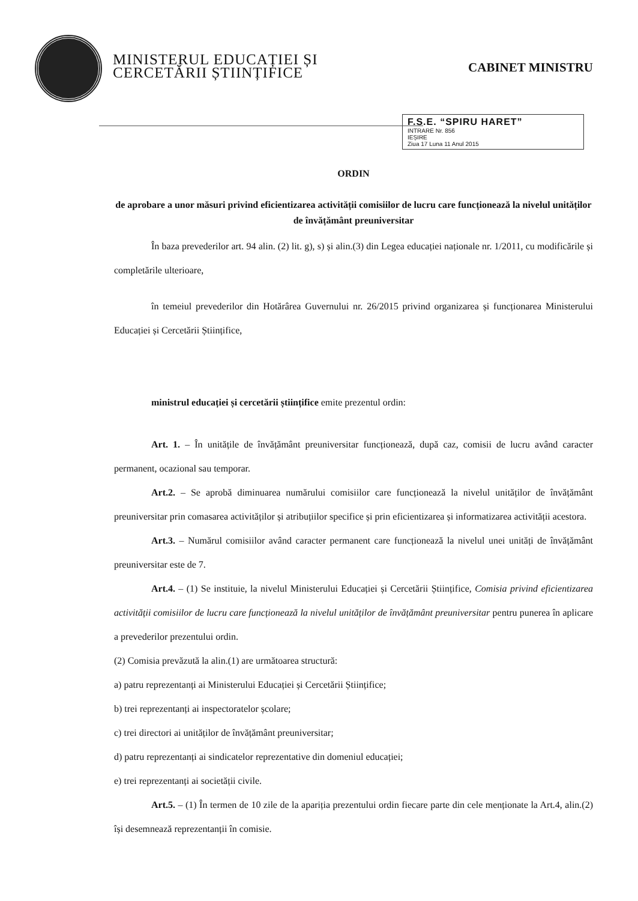MINISTERUL EDUCAȚIEI ȘI
CERCETĂRII ȘTIINȚIFICE
CABINET MINISTRU
F.S.E. “SPIRU HARET”
INTRARE Nr. 856
IEȘIRE
Ziua 17 Luna 11 Anul 2015
ORDIN
de aprobare a unor măsuri privind eficientizarea activității comisiilor de lucru care funcționează la nivelul unităților de învățământ preuniversitar
În baza prevederilor art. 94 alin. (2) lit. g), s) și alin.(3) din Legea educației naționale nr. 1/2011, cu modificările și completările ulterioare,
în temeiul prevederilor din Hotărârea Guvernului nr. 26/2015 privind organizarea și funcționarea Ministerului Educației și Cercetării Științifice,
ministrul educației și cercetării științifice emite prezentul ordin:
Art. 1. – În unitățile de învățământ preuniversitar funcționează, după caz, comisii de lucru având caracter permanent, ocazional sau temporar.
Art.2. – Se aprobă diminuarea numărului comisiilor care funcționează la nivelul unităților de învățământ preuniversitar prin comasarea activităților și atribuțiilor specifice și prin eficientizarea și informatizarea activității acestora.
Art.3. – Numărul comisiilor având caracter permanent care funcționează la nivelul unei unități de învățământ preuniversitar este de 7.
Art.4. – (1) Se instituie, la nivelul Ministerului Educației și Cercetării Științifice, Comisia privind eficientizarea activității comisiilor de lucru care funcționează la nivelul unităților de învățământ preuniversitar pentru punerea în aplicare a prevederilor prezentului ordin.
(2) Comisia prevăzută la alin.(1) are următoarea structură:
a) patru reprezentanți ai Ministerului Educației și Cercetării Științifice;
b) trei reprezentanți ai inspectoratelor școlare;
c) trei directori ai unităților de învățământ preuniversitar;
d) patru reprezentanți ai sindicatelor reprezentative din domeniul educației;
e) trei reprezentanți ai societății civile.
Art.5. – (1) În termen de 10 zile de la apariția prezentului ordin fiecare parte din cele menționate la Art.4, alin.(2) își desemnează reprezentanții în comisie.